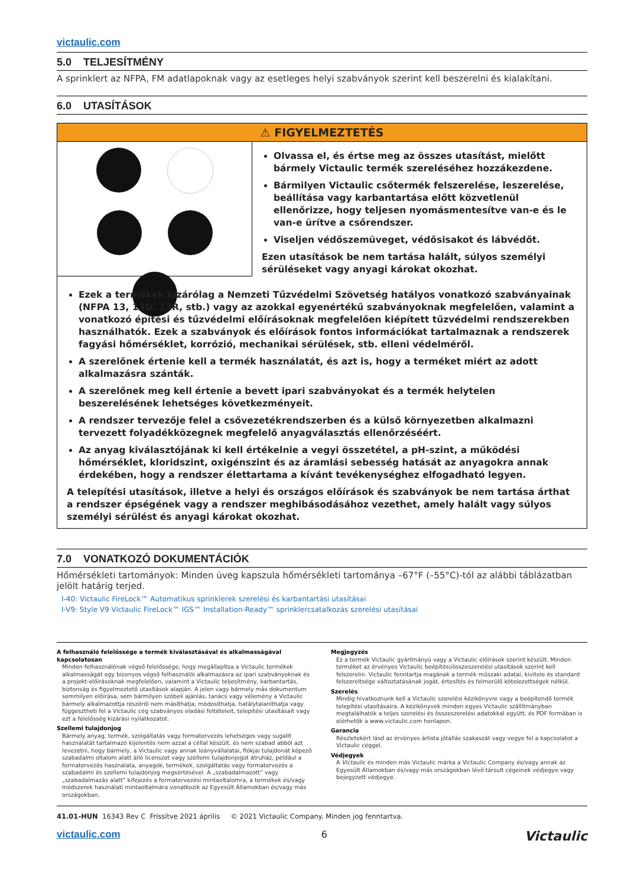victaulic.com
5.0 TELJESÍTMÉNY
A sprinklert az NFPA, FM adatlapoknak vagy az esetleges helyi szabványok szerint kell beszerelni és kialakítani.
6.0 UTASÍTÁSOK
⚠ FIGYELMEZTETÉS
Olvassa el, és értse meg az összes utasítást, mielőtt bármely Victaulic termék szereléséhez hozzákezdene.
Bármilyen Victaulic csőtermék felszerelése, leszerelése, beállítása vagy karbantartása előtt közvetlenül ellenőrizze, hogy teljesen nyomásmentesítve van-e és le van-e ürítve a csőrendszer.
Viseljen védőszemüveget, védősisakot és lábvédőt.
Ezen utasítások be nem tartása halált, súlyos személyi sérüléseket vagy anyagi károkat okozhat.
Ezek a termékek kizárólag a Nemzeti Tűzvédelmi Szövetség hatályos vonatkozó szabványainak (NFPA 13, 13D, 13R, stb.) vagy az azokkal egyenértékű szabványoknak megfelelően, valamint a vonatkozó építési és tűzvédelmi előírásoknak megfelelően kiépített tűzvédelmi rendszerekben használhatók. Ezek a szabványok és előírások fontos információkat tartalmaznak a rendszerek fagyási hőmérséklet, korrózió, mechanikai sérülések, stb. elleni védelméről.
A szerelőnek értenie kell a termék használatát, és azt is, hogy a terméket miért az adott alkalmazásra szánták.
A szerelőnek meg kell értenie a bevett ipari szabványokat és a termék helytelen beszerelésének lehetséges következményeit.
A rendszer tervezője felel a csővezetékrendszerben és a külső környezetben alkalmazni tervezett folyadékközegnek megfelelő anyagválasztás ellenőrzéséért.
Az anyag kiválasztójának ki kell értékelnie a vegyi összetétel, a pH-szint, a működési hőmérséklet, kloridszint, oxigénszint és az áramlási sebesség hatását az anyagokra annak érdekében, hogy a rendszer élettartama a kívánt tevékenységhez elfogadható legyen.
A telepítési utasítások, illetve a helyi és országos előírások és szabványok be nem tartása árthat a rendszer épségének vagy a rendszer meghibásodásához vezethet, amely halált vagy súlyos személyi sérülést és anyagi károkat okozhat.
7.0 VONATKOZÓ DOKUMENTÁCIÓK
Hőmérsékleti tartományok: Minden üveg kapszula hőmérsékleti tartománya –67°F (–55°C)-tól az alábbi táblázatban jelölt határig terjed.
I-40: Victaulic FireLock™ Automatikus sprinklerek szerelési és karbantartási utasításai
I-V9: Style V9 Victaulic FireLock™ IGS™ Installation-Ready™ sprinklercsatalkozás szerelési utasításai
A felhasználó felelőssége a termék kiválasztásával és alkalmasságával kapcsolatosan
Minden felhasználónak végső felelőssége, hogy megállapítsa a Victaulic termékek alkalmasságát egy bizonyos végső felhasználói alkalmazásra az ipari szabványoknak és a projekt-előírásoknak megfelelően, valamint a Victaulic teljesítmény, karbantartás, biztonság és figyelmeztető utasítások alapján. A jelen vagy bármely más dokumentum semmilyen előírása, sem bármilyen szóbeli ajánlás, tanács vagy vélemény a Victaulic bármely alkalmazottja részéről nem másíthatja, módosíthatja, hatálytalaníthatja vagy függesztheti fel a Victaulic cég szabványos eladási feltételeit, telepítési utasításait vagy ezt a felelősség kizárási nyilatkozatot.
Szellemi tulajdonjog
Bármely anyag, termék, szolgáltatás vagy formatervezés lehetséges vagy sugallt használatát tartalmazó kijelentés nem azzal a céllal készült, és nem szabad abból azt levezetni, hogy bármely, a Victaulic vagy annak leányvállalatai, fiókjai tulajdonát képező szabadalmi oltalom alatt álló licenszet vagy szellemi tulajdonjogot átruház, például a formatervezés használata, anyagok, termékek, szolgáltatás vagy formatervezés a szabadalmi és szellemi tulajdonjog megsértésével. A „szabadalmazott” vagy „szabadalmazás alatt” kifejezés a formatervezési mintaoltalomra, a termékek és/vagy módszerek használati mintaoltalmára vonatkozik az Egyesült Államokban és/vagy más országokban.
Megjegyzés
Ez a termék Victaulic gyártmányú vagy a Victaulic előírások szerint készült. Minden terméket az érvényes Victaulic beépítési/összeszerelési utasítások szerint kell felszerelni. Victaulic fenntartja magának a termék műszaki adatai, kivitele és standard felszereltsége változtatásának jogát, értesítés és felmerülő kötelezettségek nélkül.
Szerelés
Mindig hivatkoznunk kell a Victaulic szerelési kézikönyvre vagy a beépítendő termék telepítési utasításaira. A kézikönyvek minden egyes Victaulic szállítmányban megtalálhatók a teljes szerelési és összeszerelési adatokkal együtt, és PDF formában is elérhetők a www.victaulic.com honlapon.
Garancia
Részletekért lásd az érvényes árlista jótállás szakaszát vagy vegye fel a kapcsolatot a Victaulic céggel.
Védjegyek
A Victaulic és minden más Victaulic márka a Victaulic Company és/vagy annak az Egyesült Államokban és/vagy más országokban lévő társult cégeinek védjegye vagy bejegyzett védjegye.
41.01-HUN 16343 Rev C Frissítve 2021 április © 2021 Victaulic Company. Minden jog fenntartva.
Victaulic victaulic.com 6